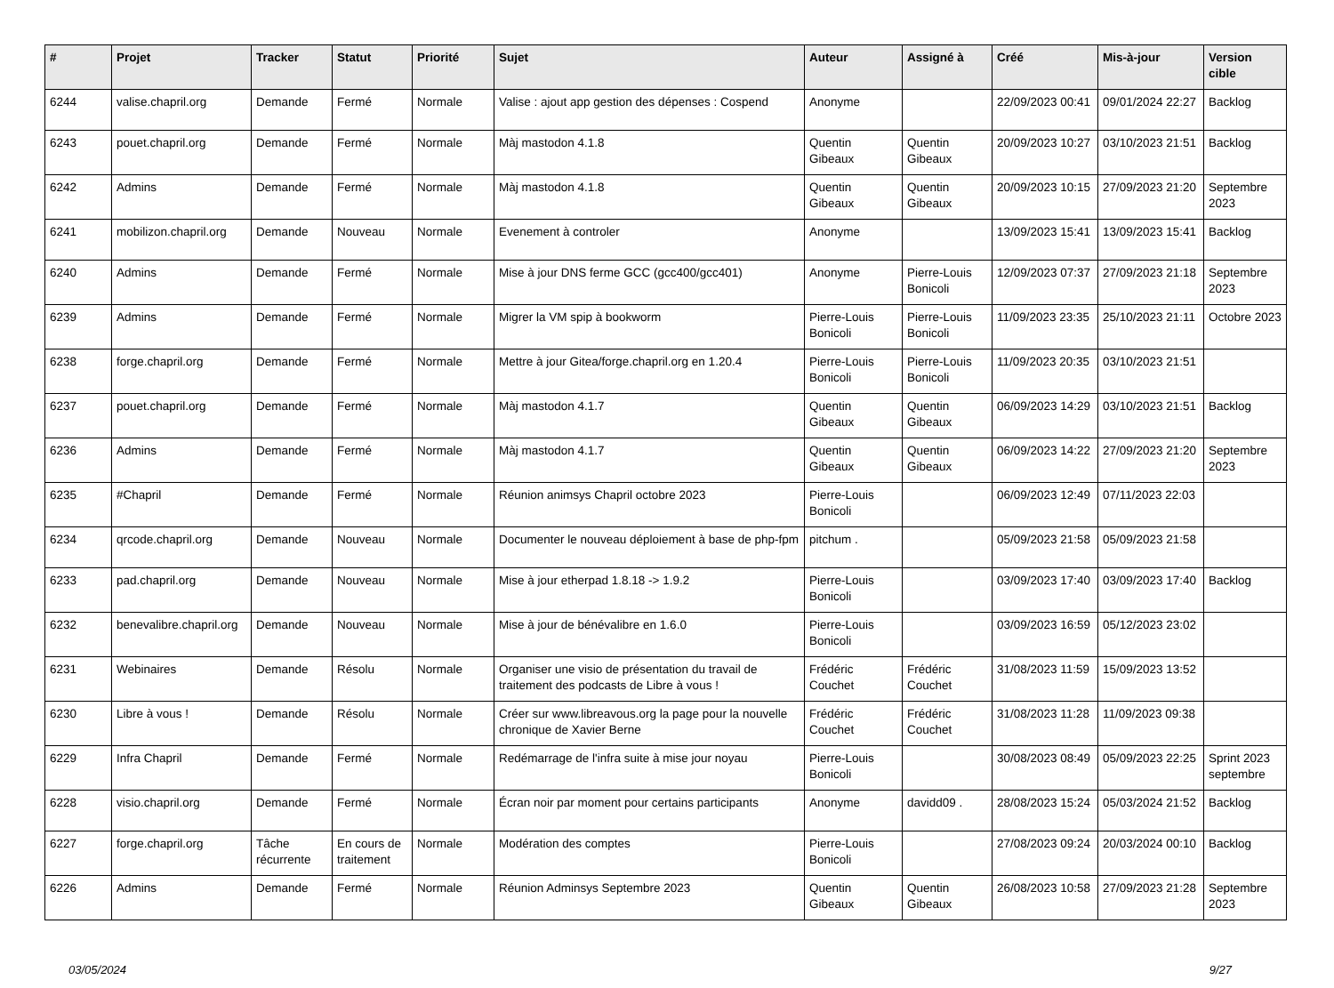| # | Projet | Tracker | Statut | Priorité | Sujet | Auteur | Assigné à | Créé | Mis-à-jour | Version cible |
| --- | --- | --- | --- | --- | --- | --- | --- | --- | --- | --- |
| 6244 | valise.chapril.org | Demande | Fermé | Normale | Valise : ajout app gestion des dépenses : Cospend | Anonyme | | 22/09/2023 00:41 | 09/01/2024 22:27 | Backlog |
| 6243 | pouet.chapril.org | Demande | Fermé | Normale | Màj mastodon 4.1.8 | Quentin Gibeaux | Quentin Gibeaux | 20/09/2023 10:27 | 03/10/2023 21:51 | Backlog |
| 6242 | Admins | Demande | Fermé | Normale | Màj mastodon 4.1.8 | Quentin Gibeaux | Quentin Gibeaux | 20/09/2023 10:15 | 27/09/2023 21:20 | Septembre 2023 |
| 6241 | mobilizon.chapril.org | Demande | Nouveau | Normale | Evenement à controler | Anonyme | | 13/09/2023 15:41 | 13/09/2023 15:41 | Backlog |
| 6240 | Admins | Demande | Fermé | Normale | Mise à jour DNS ferme GCC (gcc400/gcc401) | Anonyme | Pierre-Louis Bonicoli | 12/09/2023 07:37 | 27/09/2023 21:18 | Septembre 2023 |
| 6239 | Admins | Demande | Fermé | Normale | Migrer la VM spip à bookworm | Pierre-Louis Bonicoli | Pierre-Louis Bonicoli | 11/09/2023 23:35 | 25/10/2023 21:11 | Octobre 2023 |
| 6238 | forge.chapril.org | Demande | Fermé | Normale | Mettre à jour Gitea/forge.chapril.org en 1.20.4 | Pierre-Louis Bonicoli | Pierre-Louis Bonicoli | 11/09/2023 20:35 | 03/10/2023 21:51 | |
| 6237 | pouet.chapril.org | Demande | Fermé | Normale | Màj mastodon 4.1.7 | Quentin Gibeaux | Quentin Gibeaux | 06/09/2023 14:29 | 03/10/2023 21:51 | Backlog |
| 6236 | Admins | Demande | Fermé | Normale | Màj mastodon 4.1.7 | Quentin Gibeaux | Quentin Gibeaux | 06/09/2023 14:22 | 27/09/2023 21:20 | Septembre 2023 |
| 6235 | #Chapril | Demande | Fermé | Normale | Réunion animsys Chapril octobre 2023 | Pierre-Louis Bonicoli | | 06/09/2023 12:49 | 07/11/2023 22:03 | |
| 6234 | qrcode.chapril.org | Demande | Nouveau | Normale | Documenter le nouveau déploiement à base de php-fpm | pitchum . | | 05/09/2023 21:58 | 05/09/2023 21:58 | |
| 6233 | pad.chapril.org | Demande | Nouveau | Normale | Mise à jour etherpad 1.8.18 -> 1.9.2 | Pierre-Louis Bonicoli | | 03/09/2023 17:40 | 03/09/2023 17:40 | Backlog |
| 6232 | benevalibre.chapril.org | Demande | Nouveau | Normale | Mise à jour de bénévalibre en 1.6.0 | Pierre-Louis Bonicoli | | 03/09/2023 16:59 | 05/12/2023 23:02 | |
| 6231 | Webinaires | Demande | Résolu | Normale | Organiser une visio de présentation du travail de traitement des podcasts de Libre à vous ! | Frédéric Couchet | Frédéric Couchet | 31/08/2023 11:59 | 15/09/2023 13:52 | |
| 6230 | Libre à vous ! | Demande | Résolu | Normale | Créer sur www.libreavous.org la page pour la nouvelle chronique de Xavier Berne | Frédéric Couchet | Frédéric Couchet | 31/08/2023 11:28 | 11/09/2023 09:38 | |
| 6229 | Infra Chapril | Demande | Fermé | Normale | Redémarrage de l'infra suite à mise jour noyau | Pierre-Louis Bonicoli | | 30/08/2023 08:49 | 05/09/2023 22:25 | Sprint 2023 septembre |
| 6228 | visio.chapril.org | Demande | Fermé | Normale | Écran noir par moment pour certains participants | Anonyme | davidd09 . | 28/08/2023 15:24 | 05/03/2024 21:52 | Backlog |
| 6227 | forge.chapril.org | Tâche récurrente | En cours de traitement | Normale | Modération des comptes | Pierre-Louis Bonicoli | | 27/08/2023 09:24 | 20/03/2024 00:10 | Backlog |
| 6226 | Admins | Demande | Fermé | Normale | Réunion Adminsys Septembre 2023 | Quentin Gibeaux | Quentin Gibeaux | 26/08/2023 10:58 | 27/09/2023 21:28 | Septembre 2023 |
03/05/2024 9/27